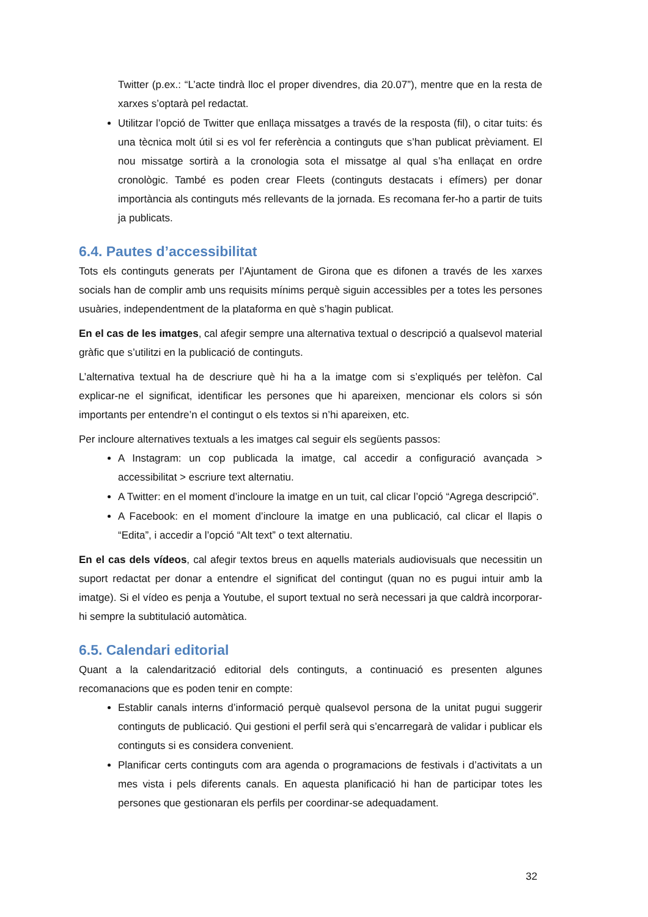Twitter (p.ex.: “L’acte tindrà lloc el proper divendres, dia 20.07”), mentre que en la resta de xarxes s’optarà pel redactat.
Utilitzar l’opció de Twitter que enllaça missatges a través de la resposta (fil), o citar tuits: és una tècnica molt útil si es vol fer referència a continguts que s’han publicat prèviament. El nou missatge sortirà a la cronologia sota el missatge al qual s’ha enllaçat en ordre cronològic. També es poden crear Fleets (continguts destacats i efímers) per donar importància als continguts més rellevants de la jornada. Es recomana fer-ho a partir de tuits ja publicats.
6.4. Pautes d’accessibilitat
Tots els continguts generats per l’Ajuntament de Girona que es difonen a través de les xarxes socials han de complir amb uns requisits mínims perquè siguin accessibles per a totes les persones usuàries, independentment de la plataforma en què s’hagin publicat.
En el cas de les imatges, cal afegir sempre una alternativa textual o descripció a qualsevol material gràfic que s’utilitzi en la publicació de continguts.
L’alternativa textual ha de descriure què hi ha a la imatge com si s’expliqués per telèfon. Cal explicar-ne el significat, identificar les persones que hi apareixen, mencionar els colors si són importants per entendre’n el contingut o els textos si n’hi apareixen, etc.
Per incloure alternatives textuals a les imatges cal seguir els següents passos:
A Instagram: un cop publicada la imatge, cal accedir a configuració avançada > accessibilitat > escriure text alternatiu.
A Twitter: en el moment d’incloure la imatge en un tuit, cal clicar l’opció “Agrega descripció”.
A Facebook: en el moment d’incloure la imatge en una publicació, cal clicar el llapis o “Edita”, i accedir a l’opció “Alt text” o text alternatiu.
En el cas dels vídeos, cal afegir textos breus en aquells materials audiovisuals que necessitin un suport redactat per donar a entendre el significat del contingut (quan no es pugui intuir amb la imatge). Si el vídeo es penja a Youtube, el suport textual no serà necessari ja que caldrà incorporar-hi sempre la subtitulació automàtica.
6.5. Calendari editorial
Quant a la calendarització editorial dels continguts, a continuació es presenten algunes recomanacions que es poden tenir en compte:
Establir canals interns d’informació perquè qualsevol persona de la unitat pugui suggerir continguts de publicació. Qui gestioni el perfil serà qui s’encarregarà de validar i publicar els continguts si es considera convenient.
Planificar certs continguts com ara agenda o programacions de festivals i d’activitats a un mes vista i pels diferents canals. En aquesta planificació hi han de participar totes les persones que gestionaran els perfils per coordinar-se adequadament.
32